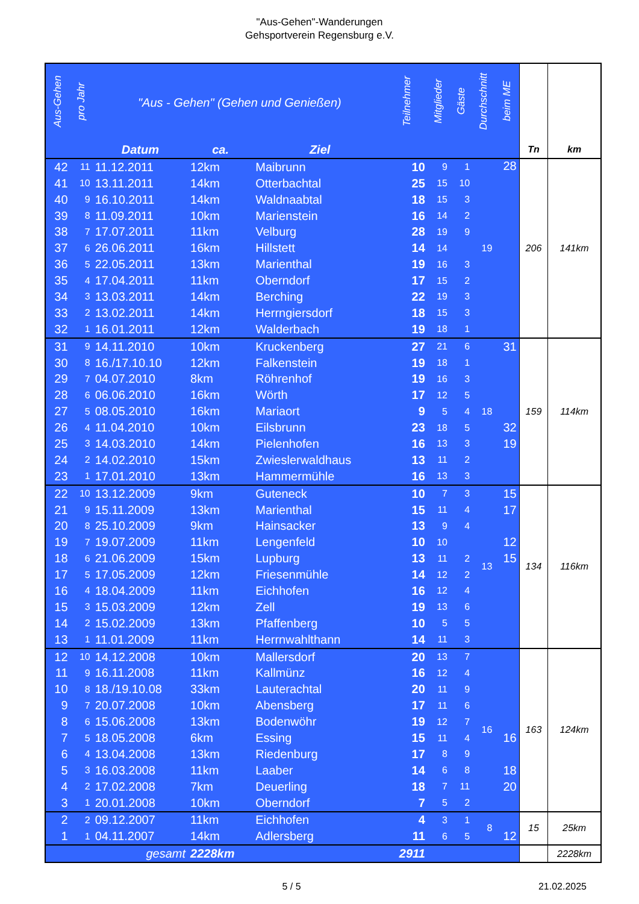"Aus-Gehen"-Wanderungen
Gehsportverein Regensburg e.V.
| Aus-Gehen | pro Jahr | "Aus - Gehen" (Gehen und Genießen) | | | Teilnehmer | Mitglieder | Gäste | Durchschnitt | beim ME | | |
| --- | --- | --- | --- | --- | --- | --- | --- | --- | --- | --- | --- |
| | | Datum | ca. | Ziel | | | | | | Tn | km |
| 42 | 11 | 11.12.2011 | 12km | Maibrunn | 10 | 9 | 1 | 19 | 28 | 206 | 141km |
| 41 | 10 | 13.11.2011 | 14km | Otterbachtal | 25 | 15 | 10 | | | | |
| 40 | 9 | 16.10.2011 | 14km | Waldnaabtal | 18 | 15 | 3 | | | | |
| 39 | 8 | 11.09.2011 | 10km | Marienstein | 16 | 14 | 2 | | | | |
| 38 | 7 | 17.07.2011 | 11km | Velburg | 28 | 19 | 9 | | | | |
| 37 | 6 | 26.06.2011 | 16km | Hillstett | 14 | 14 | | | | | |
| 36 | 5 | 22.05.2011 | 13km | Marienthal | 19 | 16 | 3 | | | | |
| 35 | 4 | 17.04.2011 | 11km | Oberndorf | 17 | 15 | 2 | | | | |
| 34 | 3 | 13.03.2011 | 14km | Berching | 22 | 19 | 3 | | | | |
| 33 | 2 | 13.02.2011 | 14km | Herrngiersdorf | 18 | 15 | 3 | | | | |
| 32 | 1 | 16.01.2011 | 12km | Walderbach | 19 | 18 | 1 | | | | |
| 31 | 9 | 14.11.2010 | 10km | Kruckenberg | 27 | 21 | 6 | 18 | 31 | 159 | 114km |
| 30 | 8 | 16./17.10.10 | 12km | Falkenstein | 19 | 18 | 1 | | | | |
| 29 | 7 | 04.07.2010 | 8km | Röhrenhof | 19 | 16 | 3 | | | | |
| 28 | 6 | 06.06.2010 | 16km | Wörth | 17 | 12 | 5 | | | | |
| 27 | 5 | 08.05.2010 | 16km | Mariaort | 9 | 5 | 4 | | | | |
| 26 | 4 | 11.04.2010 | 10km | Eilsbrunn | 23 | 18 | 5 | | 32 | | |
| 25 | 3 | 14.03.2010 | 14km | Pielenhofen | 16 | 13 | 3 | | 19 | | |
| 24 | 2 | 14.02.2010 | 15km | Zwieslerwaldhaus | 13 | 11 | 2 | | | | |
| 23 | 1 | 17.01.2010 | 13km | Hammermühle | 16 | 13 | 3 | | | | |
| 22 | 10 | 13.12.2009 | 9km | Guteneck | 10 | 7 | 3 | 13 | 15 | 134 | 116km |
| 21 | 9 | 15.11.2009 | 13km | Marienthal | 15 | 11 | 4 | | 17 | | |
| 20 | 8 | 25.10.2009 | 9km | Hainsacker | 13 | 9 | 4 | | | | |
| 19 | 7 | 19.07.2009 | 11km | Lengenfeld | 10 | 10 | | | 12 | | |
| 18 | 6 | 21.06.2009 | 15km | Lupburg | 13 | 11 | 2 | | 15 | | |
| 17 | 5 | 17.05.2009 | 12km | Friesenmühle | 14 | 12 | 2 | | | | |
| 16 | 4 | 18.04.2009 | 11km | Eichhofen | 16 | 12 | 4 | | | | |
| 15 | 3 | 15.03.2009 | 12km | Zell | 19 | 13 | 6 | | | | |
| 14 | 2 | 15.02.2009 | 13km | Pfaffenberg | 10 | 5 | 5 | | | | |
| 13 | 1 | 11.01.2009 | 11km | Herrnwahlthann | 14 | 11 | 3 | | | | |
| 12 | 10 | 14.12.2008 | 10km | Mallersdorf | 20 | 13 | 7 | 16 | | 163 | 124km |
| 11 | 9 | 16.11.2008 | 11km | Kallmünz | 16 | 12 | 4 | | | | |
| 10 | 8 | 18./19.10.08 | 33km | Lauterachtal | 20 | 11 | 9 | | | | |
| 9 | 7 | 20.07.2008 | 10km | Abensberg | 17 | 11 | 6 | | | | |
| 8 | 6 | 15.06.2008 | 13km | Bodenwöhr | 19 | 12 | 7 | | | | |
| 7 | 5 | 18.05.2008 | 6km | Essing | 15 | 11 | 4 | | 16 | | |
| 6 | 4 | 13.04.2008 | 13km | Riedenburg | 17 | 8 | 9 | | | | |
| 5 | 3 | 16.03.2008 | 11km | Laaber | 14 | 6 | 8 | | 18 | | |
| 4 | 2 | 17.02.2008 | 7km | Deuerling | 18 | 7 | 11 | | 20 | | |
| 3 | 1 | 20.01.2008 | 10km | Oberndorf | 7 | 5 | 2 | | | | |
| 2 | 2 | 09.12.2007 | 11km | Eichhofen | 4 | 3 | 1 | 8 | | 15 | 25km |
| 1 | 1 | 04.11.2007 | 14km | Adlersberg | 11 | 6 | 5 | | 12 | | |
| | | gesamt | 2228km | | 2911 | | | | | | 2228km |
5 / 5 21.02.2025